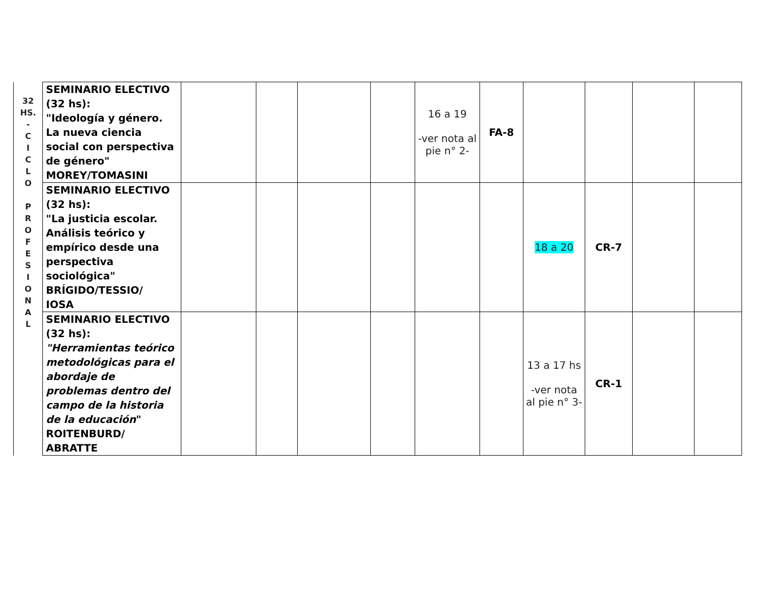| 32 HS. - C I C L O P R O F E S I O N A L | SEMINARIO ELECTIVO (32 hs): "Ideología y género. La nueva ciencia social con perspectiva de género" MOREY/TOMASINI | | | | | 16 a 19 -ver nota al pie n° 2- | FA-8 | | | | |
| | SEMINARIO ELECTIVO (32 hs): "La justicia escolar. Análisis teórico y empírico desde una perspectiva sociológica" BRÍGIDO/TESSIO/ IOSA | | | | | | | 18 a 20 | CR-7 | | |
| | SEMINARIO ELECTIVO (32 hs): "Herramientas teórico metodológicas para el abordaje de problemas dentro del campo de la historia de la educación " ROITENBURD/ ABRATTE | | | | | | | 13 a 17 hs -ver nota al pie n° 3- | CR-1 | | |